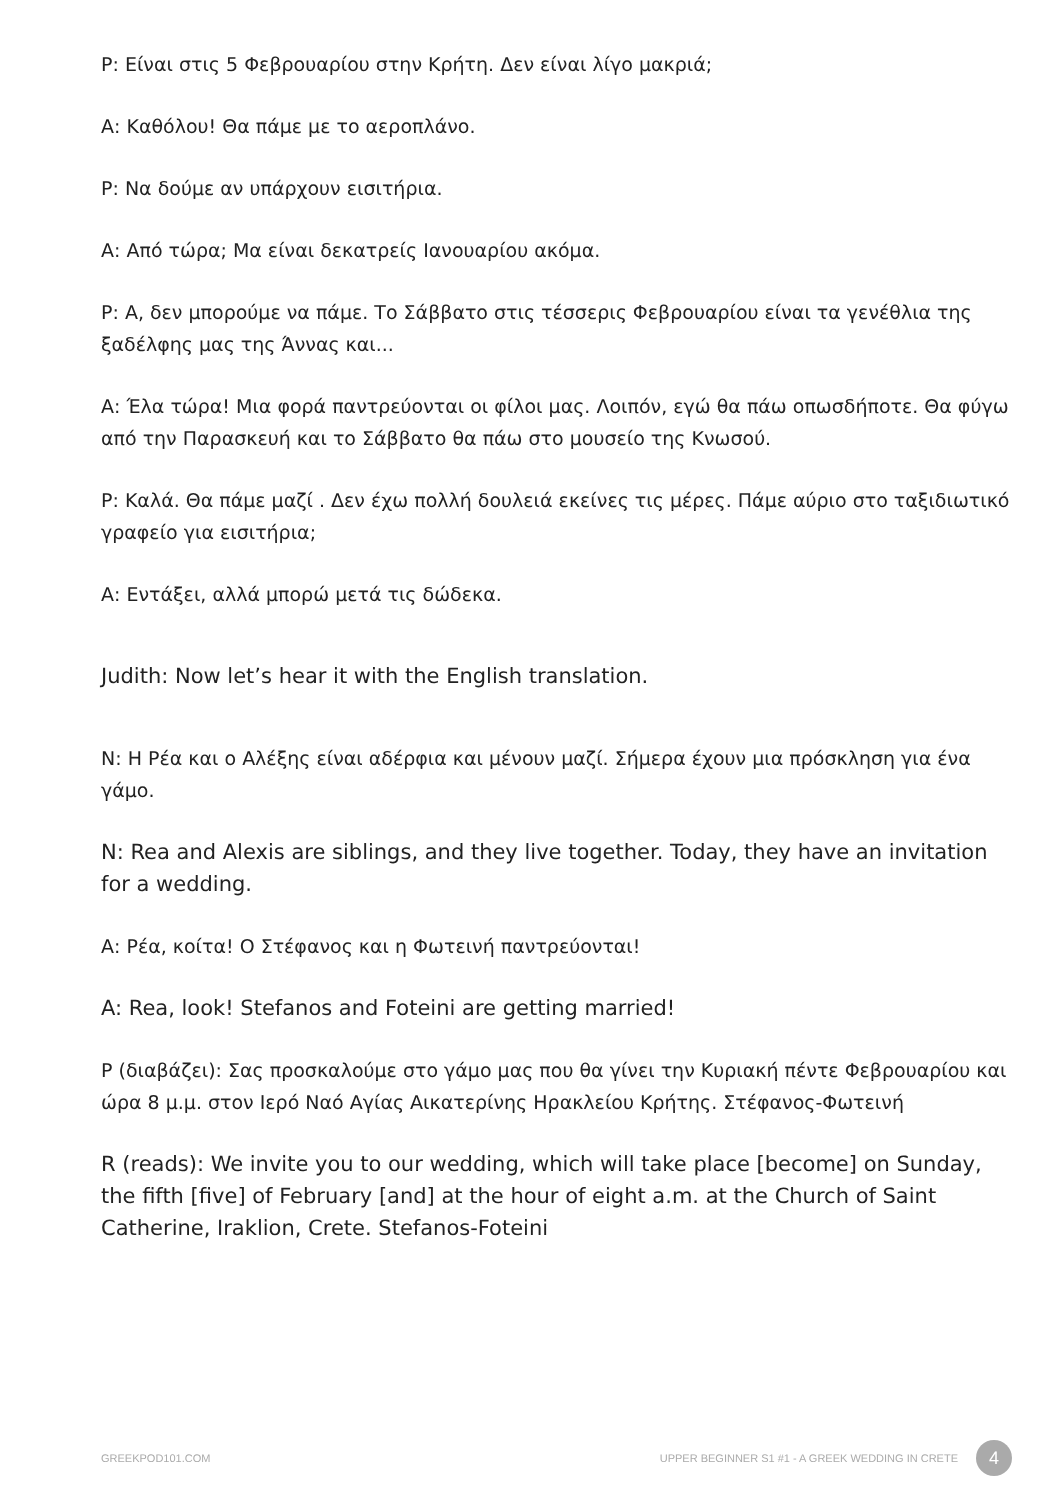Ρ: Είναι στις 5 Φεβρουαρίου στην Κρήτη. Δεν είναι λίγο μακριά;
Α: Καθόλου! Θα πάμε με το αεροπλάνο.
Ρ: Να δούμε αν υπάρχουν εισιτήρια.
Α: Από τώρα; Μα είναι δεκατρείς Ιανουαρίου ακόμα.
Ρ: Α, δεν μπορούμε να πάμε. Το Σάββατο στις τέσσερις Φεβρουαρίου είναι τα γενέθλια της ξαδέλφης μας της Άννας και...
Α: Έλα τώρα! Μια φορά παντρεύονται οι φίλοι μας. Λοιπόν, εγώ θα πάω οπωσδήποτε. Θα φύγω από την Παρασκευή και το Σάββατο θα πάω στο μουσείο της Κνωσού.
Ρ: Καλά. Θα πάμε μαζί . Δεν έχω πολλή δουλειά εκείνες τις μέρες. Πάμε αύριο στο ταξιδιωτικό γραφείο για εισιτήρια;
Α: Εντάξει, αλλά μπορώ μετά τις δώδεκα.
Judith: Now let’s hear it with the English translation.
Ν: Η Ρέα και ο Αλέξης είναι αδέρφια και μένουν μαζί. Σήμερα έχουν μια πρόσκληση για ένα γάμο.
N: Rea and Alexis are siblings, and they live together. Today, they have an invitation for a wedding.
Α: Ρέα, κοίτα! Ο Στέφανος και η Φωτεινή παντρεύονται!
A: Rea, look! Stefanos and Foteini are getting married!
Ρ (διαβάζει): Σας προσκαλούμε στο γάμο μας που θα γίνει την Κυριακή πέντε Φεβρουαρίου και ώρα 8 μ.μ. στον Ιερό Ναό Αγίας Αικατερίνης Ηρακλείου Κρήτης. Στέφανος-Φωτεινή
R (reads): We invite you to our wedding, which will take place [become] on Sunday, the fifth [five] of February [and] at the hour of eight a.m. at the Church of Saint Catherine, Iraklion, Crete. Stefanos-Foteini
GREEKPOD101.COM UPPER BEGINNER S1 #1 - A GREEK WEDDING IN CRETE 4